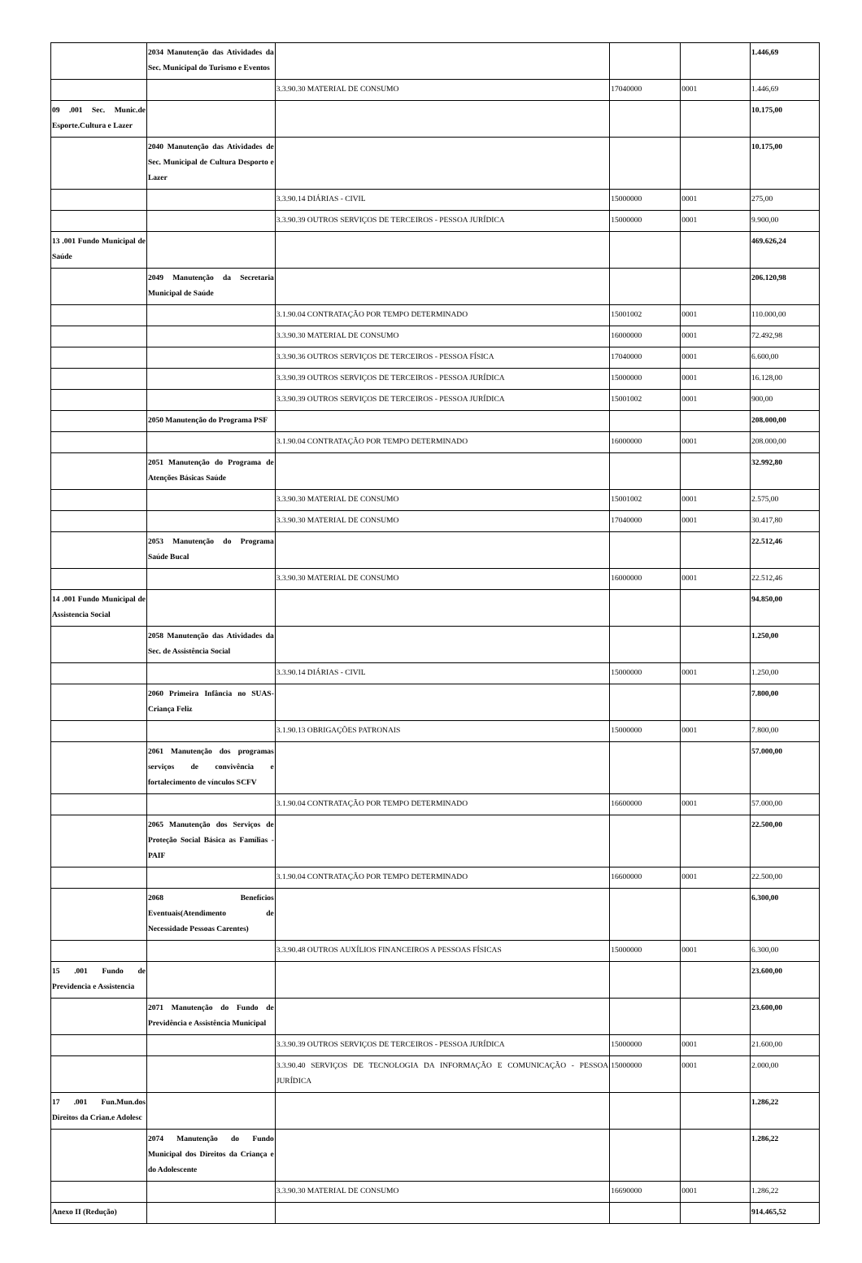| | 2034 Manutenção das Atividades da Sec. Municipal do Turismo e Eventos | | | | 1.446,69 |
| | | 3.3.90.30 MATERIAL DE CONSUMO | 17040000 | 0001 | 1.446,69 |
| 09 .001 Sec. Munic.de Esporte.Cultura e Lazer | | | | | 10.175,00 |
| | 2040 Manutenção das Atividades de Sec. Municipal de Cultura Desporto e Lazer | | | | 10.175,00 |
| | | 3.3.90.14 DIÁRIAS - CIVIL | 15000000 | 0001 | 275,00 |
| | | 3.3.90.39 OUTROS SERVIÇOS DE TERCEIROS - PESSOA JURÍDICA | 15000000 | 0001 | 9.900,00 |
| 13 .001 Fundo Municipal de Saúde | | | | | 469.626,24 |
| | 2049 Manutenção da Secretaria Municipal de Saúde | | | | 206.120,98 |
| | | 3.1.90.04 CONTRATAÇÃO POR TEMPO DETERMINADO | 15001002 | 0001 | 110.000,00 |
| | | 3.3.90.30 MATERIAL DE CONSUMO | 16000000 | 0001 | 72.492,98 |
| | | 3.3.90.36 OUTROS SERVIÇOS DE TERCEIROS - PESSOA FÍSICA | 17040000 | 0001 | 6.600,00 |
| | | 3.3.90.39 OUTROS SERVIÇOS DE TERCEIROS - PESSOA JURÍDICA | 15000000 | 0001 | 16.128,00 |
| | | 3.3.90.39 OUTROS SERVIÇOS DE TERCEIROS - PESSOA JURÍDICA | 15001002 | 0001 | 900,00 |
| | 2050 Manutenção do Programa PSF | | | | 208.000,00 |
| | | 3.1.90.04 CONTRATAÇÃO POR TEMPO DETERMINADO | 16000000 | 0001 | 208.000,00 |
| | 2051 Manutenção do Programa de Atenções Básicas Saúde | | | | 32.992,80 |
| | | 3.3.90.30 MATERIAL DE CONSUMO | 15001002 | 0001 | 2.575,00 |
| | | 3.3.90.30 MATERIAL DE CONSUMO | 17040000 | 0001 | 30.417,80 |
| | 2053 Manutenção do Programa Saúde Bucal | | | | 22.512,46 |
| | | 3.3.90.30 MATERIAL DE CONSUMO | 16000000 | 0001 | 22.512,46 |
| 14 .001 Fundo Municipal de Assistencia Social | | | | | 94.850,00 |
| | 2058 Manutenção das Atividades da Sec. de Assistência Social | | | | 1.250,00 |
| | | 3.3.90.14 DIÁRIAS - CIVIL | 15000000 | 0001 | 1.250,00 |
| | 2060 Primeira Infância no SUAS-Criança Feliz | | | | 7.800,00 |
| | | 3.1.90.13 OBRIGAÇÕES PATRONAIS | 15000000 | 0001 | 7.800,00 |
| | 2061 Manutenção dos programas serviços de convivência e fortalecimento de vínculos SCFV | | | | 57.000,00 |
| | | 3.1.90.04 CONTRATAÇÃO POR TEMPO DETERMINADO | 16600000 | 0001 | 57.000,00 |
| | 2065 Manutenção dos Serviços de Proteção Social Básica as Famílias - PAIF | | | | 22.500,00 |
| | | 3.1.90.04 CONTRATAÇÃO POR TEMPO DETERMINADO | 16600000 | 0001 | 22.500,00 |
| | 2068 Benefícios Eventuais(Atendimento de Necessidade Pessoas Carentes) | | | | 6.300,00 |
| | | 3.3.90.48 OUTROS AUXÍLIOS FINANCEIROS A PESSOAS FÍSICAS | 15000000 | 0001 | 6.300,00 |
| 15 .001 Fundo de Previdencia e Assistencia | | | | | 23.600,00 |
| | 2071 Manutenção do Fundo de Previdência e Assistência Municipal | | | | 23.600,00 |
| | | 3.3.90.39 OUTROS SERVIÇOS DE TERCEIROS - PESSOA JURÍDICA | 15000000 | 0001 | 21.600,00 |
| | | 3.3.90.40 SERVIÇOS DE TECNOLOGIA DA INFORMAÇÃO E COMUNICAÇÃO - PESSOA JURÍDICA | 15000000 | 0001 | 2.000,00 |
| 17 .001 Fun.Mun.dos Direitos da Crian.e Adolesc | | | | | 1.286,22 |
| | 2074 Manutenção do Fundo Municipal dos Direitos da Criança e do Adolescente | | | | 1.286,22 |
| | | 3.3.90.30 MATERIAL DE CONSUMO | 16690000 | 0001 | 1.286,22 |
| Anexo II (Redução) | | | | | 914.465,52 |